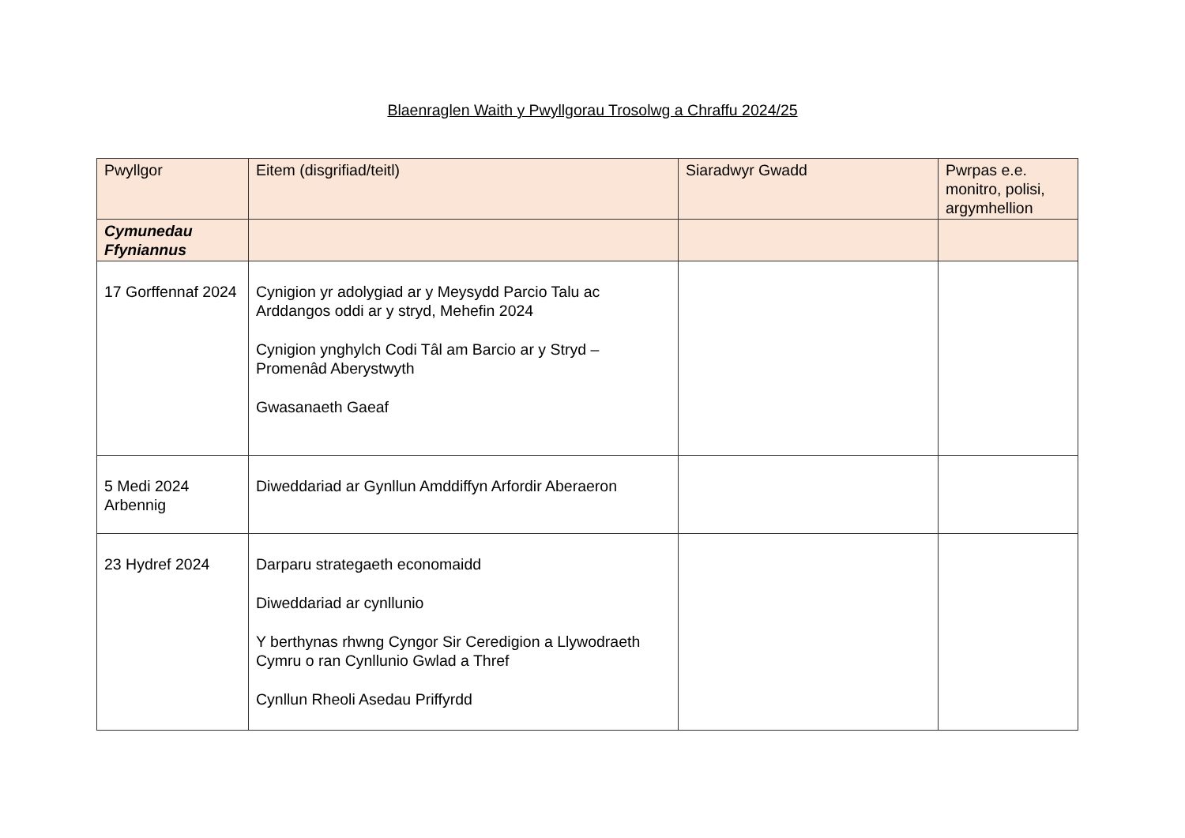Blaenraglen Waith y Pwyllgorau Trosolwg a Chraffu 2024/25
| Pwyllgor | Eitem (disgrifiad/teitl) | Siaradwyr Gwadd | Pwrpas e.e. monitro, polisi, argymhellion |
| --- | --- | --- | --- |
| Cymunedau Ffyniannus | | | |
| 17 Gorffennaf 2024 | Cynigion yr adolygiad ar y Meysydd Parcio Talu ac Arddangos oddi ar y stryd, Mehefin 2024 Cynigion ynghylch Codi Tâl am Barcio ar y Stryd – Promenâd Aberystwyth Gwasanaeth Gaeaf | | |
| 5 Medi 2024 Arbennig | Diweddariad ar Gynllun Amddiffyn Arfordir Aberaeron | | |
| 23 Hydref 2024 | Darparu strategaeth economaidd Diweddariad ar cynllunio Y berthynas rhwng Cyngor Sir Ceredigion a Llywodraeth Cymru o ran Cynllunio Gwlad a Thref Cynllun Rheoli Asedau Priffyrdd | | |